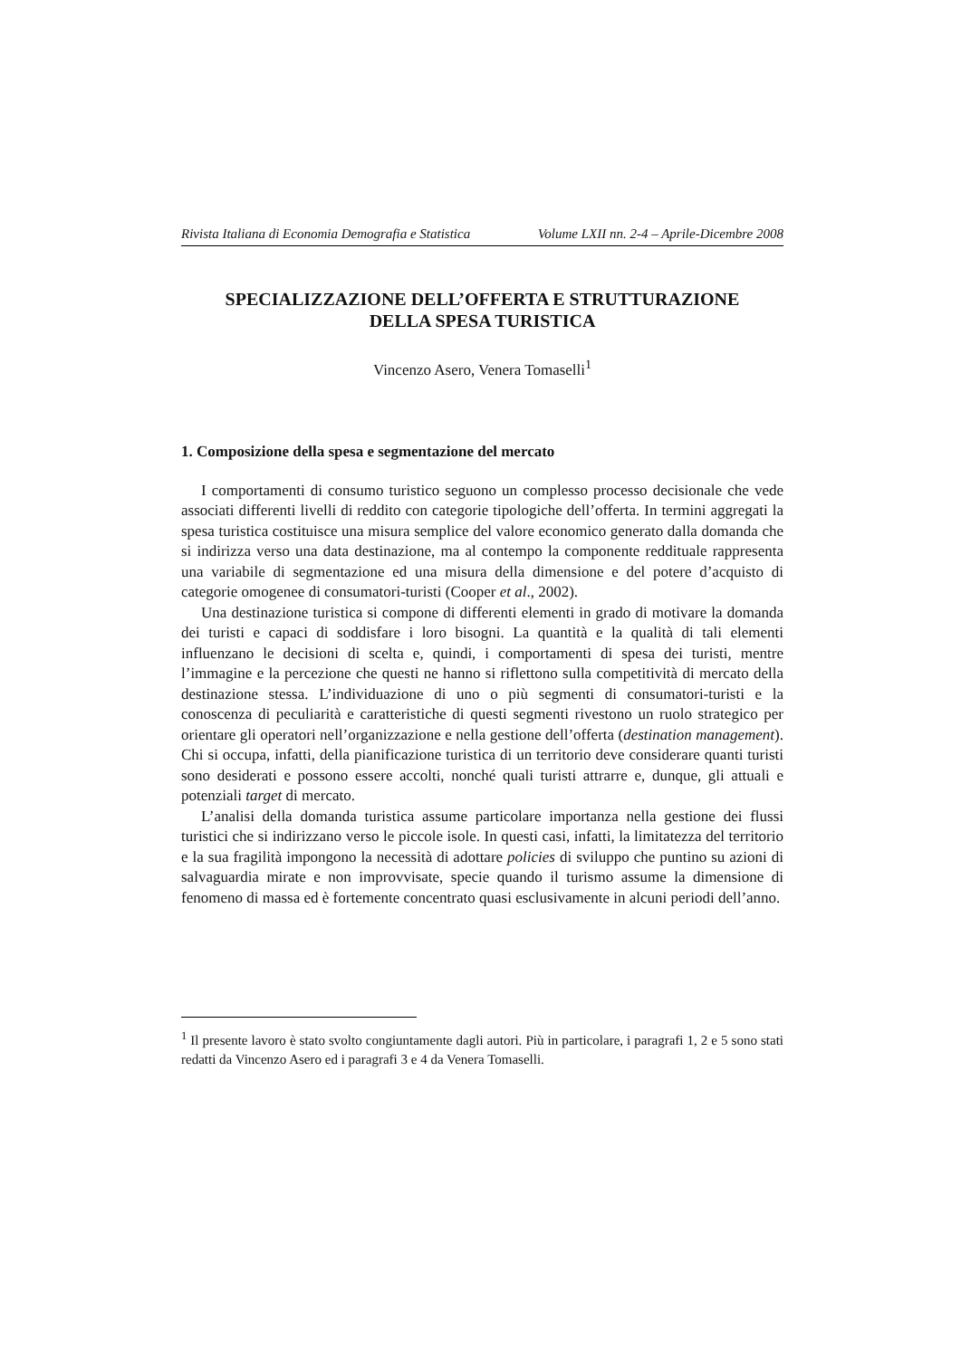Rivista Italiana di Economia Demografia e Statistica Volume LXII nn. 2-4 – Aprile-Dicembre 2008
SPECIALIZZAZIONE DELL’OFFERTA E STRUTTURAZIONE
DELLA SPESA TURISTICA
Vincenzo Asero, Venera Tomaselli<sup>1</sup>
1. Composizione della spesa e segmentazione del mercato
I comportamenti di consumo turistico seguono un complesso processo decisionale che vede associati differenti livelli di reddito con categorie tipologiche dell’offerta. In termini aggregati la spesa turistica costituisce una misura semplice del valore economico generato dalla domanda che si indirizza verso una data destinazione, ma al contempo la componente reddituale rappresenta una variabile di segmentazione ed una misura della dimensione e del potere d’acquisto di categorie omogenee di consumatori-turisti (Cooper et al., 2002).
Una destinazione turistica si compone di differenti elementi in grado di motivare la domanda dei turisti e capaci di soddisfare i loro bisogni. La quantità e la qualità di tali elementi influenzano le decisioni di scelta e, quindi, i comportamenti di spesa dei turisti, mentre l’immagine e la percezione che questi ne hanno si riflettono sulla competitività di mercato della destinazione stessa. L’individuazione di uno o più segmenti di consumatori-turisti e la conoscenza di peculiarità e caratteristiche di questi segmenti rivestono un ruolo strategico per orientare gli operatori nell’organizzazione e nella gestione dell’offerta (destination management). Chi si occupa, infatti, della pianificazione turistica di un territorio deve considerare quanti turisti sono desiderati e possono essere accolti, nonché quali turisti attrarre e, dunque, gli attuali e potenziali target di mercato.
L’analisi della domanda turistica assume particolare importanza nella gestione dei flussi turistici che si indirizzano verso le piccole isole. In questi casi, infatti, la limitatezza del territorio e la sua fragilità impongono la necessità di adottare policies di sviluppo che puntino su azioni di salvaguardia mirate e non improvvisate, specie quando il turismo assume la dimensione di fenomeno di massa ed è fortemente concentrato quasi esclusivamente in alcuni periodi dell’anno.
<sup>1</sup> Il presente lavoro è stato svolto congiuntamente dagli autori. Più in particolare, i paragrafi 1, 2 e 5 sono stati redatti da Vincenzo Asero ed i paragrafi 3 e 4 da Venera Tomaselli.